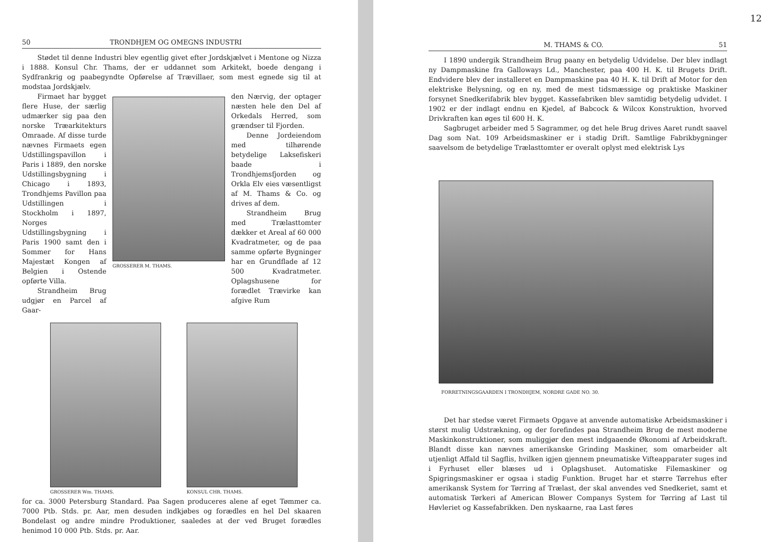50 TRONDHJEM OG OMEGNS INDUSTRI
Stødet til denne Industri blev egentlig givet efter Jordskjælvet i Mentone og Nizza i 1888. Konsul Chr. Thams, der er uddannet som Arkitekt, boede dengang i Sydfrankrig og paabegyndte Opførelse af Trævillaer, som mest egnede sig til at modstaa Jordskjælv.
Firmaet har bygget flere Huse, der særlig udmærker sig paa den norske Træarkitekturs Omraade. Af disse turde nævnes Firmaets egen Udstillingspavillon i Paris i 1889, den norske Udstillingsbygning i Chicago i 1893, Trondhjems Pavillon paa Udstillingen i Stockholm i 1897, Norges Udstillingsbygning i Paris 1900 samt den i Sommer for Hans Majestæt Kongen af Belgien i Ostende opførte Villa.
Strandheim Brug udgjør en Parcel af Gaar-
GROSSERER M. THAMS.
den Nærvig, der optager næsten hele den Del af Orkedals Herred, som grændser til Fjorden.
Denne Jordeiendom med tilhørende betydelige Laksefiskeri baade i Trondhjemsfjorden og Orkla Elv eies væsentligst af M. Thams & Co. og drives af dem.
Strandheim Brug med Trælasttomter dækker et Areal af 60 000 Kvadratmeter, og de paa samme opførte Bygninger har en Grundflade af 12 500 Kvadratmeter. Oplagshusene for forædlet Trævirke kan afgive Rum
GROSSERER Wm. THAMS. KONSUL CHR. THAMS.
for ca. 3000 Petersburg Standard. Paa Sagen produceres alene af eget Tømmer ca. 7000 Ptb. Stds. pr. Aar, men desuden indkjøbes og forædles en hel Del skaaren Bondelast og andre mindre Produktioner, saaledes at der ved Bruget forædles henimod 10 000 Ptb. Stds. pr. Aar.
12
M. THAMS & CO. 51
I 1890 undergik Strandheim Brug paany en betydelig Udvidelse. Der blev indlagt ny Dampmaskine fra Galloways Ld., Manchester, paa 400 H. K. til Brugets Drift. Endvidere blev der installeret en Dampmaskine paa 40 H. K. til Drift af Motor for den elektriske Belysning, og en ny, med de mest tidsmæssige og praktiske Maskiner forsynet Snedkerifabrik blev bygget. Kassefabriken blev samtidig betydelig udvidet. I 1902 er der indlagt endnu en Kjedel, af Babcock & Wilcox Konstruktion, hvorved Drivkraften kan øges til 600 H. K.
Sagbruget arbeider med 5 Sagrammer, og det hele Brug drives Aaret rundt saavel Dag som Nat. 109 Arbeidsmaskiner er i stadig Drift. Samtlige Fabrikbygninger saavelsom de betydelige Trælasttomter er overalt oplyst med elektrisk Lys
FORRETNINGSGAARDEN I TRONDHJEM, NORDRE GADE NO. 30.
Det har stedse været Firmaets Opgave at anvende automatiske Arbeidsmaskiner i størst mulig Udstrækning, og der forefindes paa Strandheim Brug de mest moderne Maskinkonstruktioner, som muliggjør den mest indgaaende Økonomi af Arbeidskraft. Blandt disse kan nævnes amerikanske Grinding Maskiner, som omarbeider alt utjenligt Affald til Sagflis, hvilken igjen gjennem pneumatiske Vifteapparater suges ind i Fyrhuset eller blæses ud i Oplagshuset. Automatiske Filemaskiner og Spigringsmaskiner er ogsaa i stadig Funktion. Bruget har et større Tørrehus efter amerikansk System for Tørring af Trælast, der skal anvendes ved Snedkeriet, samt et automatisk Tørkeri af American Blower Companys System for Tørring af Last til Høvleriet og Kassefabrikken. Den nyskaarne, raa Last føres